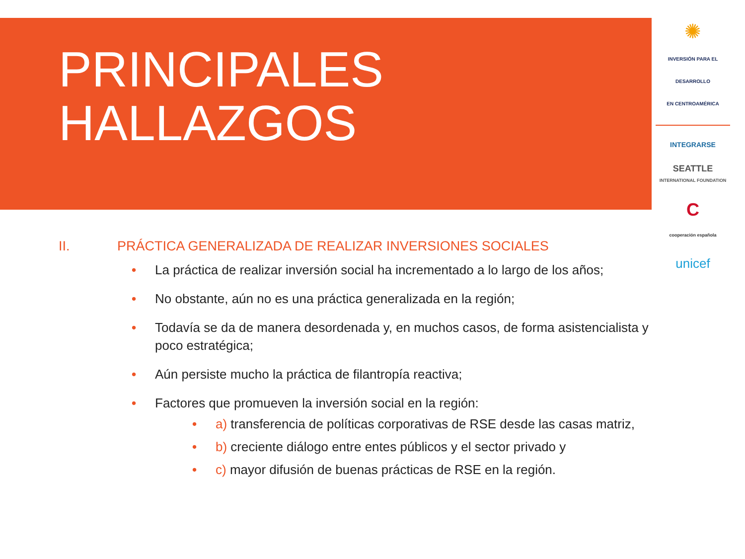PRINCIPALES
HALLAZGOS
✺
INVERSIÓN PARA EL DESARROLLO
EN CENTROAMÉRICA
INTEGRARSE
SEATTLE
INTERNATIONAL FOUNDATION
C
cooperación española
unicef
II. PRÁCTICA GENERALIZADA DE REALIZAR INVERSIONES SOCIALES
• La práctica de realizar inversión social ha incrementado a lo largo de los años;
• No obstante, aún no es una práctica generalizada en la región;
• Todavía se da de manera desordenada y, en muchos casos, de forma asistencialista y poco estratégica;
• Aún persiste mucho la práctica de filantropía reactiva;
• Factores que promueven la inversión social en la región:
• a) transferencia de políticas corporativas de RSE desde las casas matriz,
• b) creciente diálogo entre entes públicos y el sector privado y
• c) mayor difusión de buenas prácticas de RSE en la región.